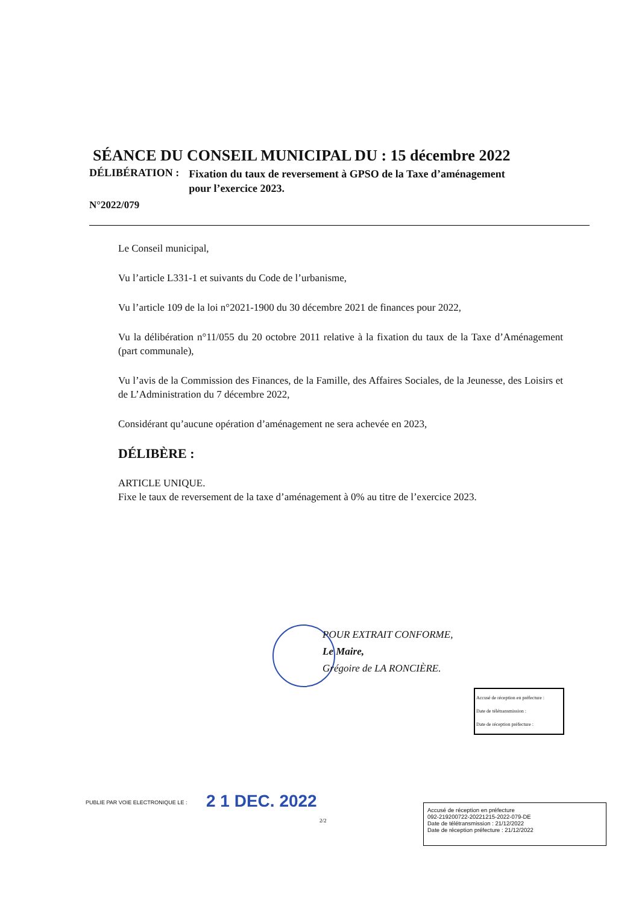SÉANCE DU CONSEIL MUNICIPAL DU : 15 décembre 2022
DÉLIBÉRATION : Fixation du taux de reversement à GPSO de la Taxe d’aménagement
pour l’exercice 2023.
N°2022/079
Le Conseil municipal,
Vu l’article L331-1 et suivants du Code de l’urbanisme,
Vu l’article 109 de la loi n°2021-1900 du 30 décembre 2021 de finances pour 2022,
Vu la délibération n°11/055 du 20 octobre 2011 relative à la fixation du taux de la Taxe d’Aménagement (part communale),
Vu l’avis de la Commission des Finances, de la Famille, des Affaires Sociales, de la Jeunesse, des Loisirs et de L’Administration du 7 décembre 2022,
Considérant qu’aucune opération d’aménagement ne sera achevée en 2023,
DÉLIBÈRE :
ARTICLE UNIQUE.
Fixe le taux de reversement de la taxe d’aménagement à 0% au titre de l’exercice 2023.
POUR EXTRAIT CONFORME,
Le Maire,
Grégoire de LA RONCIÈRE.
Accusé de réception en préfecture :
Date de télétransmission :
Date de réception préfecture :
PUBLIE PAR VOIE ELECTRONIQUE LE :
2 1 DEC. 2022
2/2
Accusé de réception en préfecture
092-219200722-20221215-2022-079-DE
Date de télétransmission : 21/12/2022
Date de réception préfecture : 21/12/2022